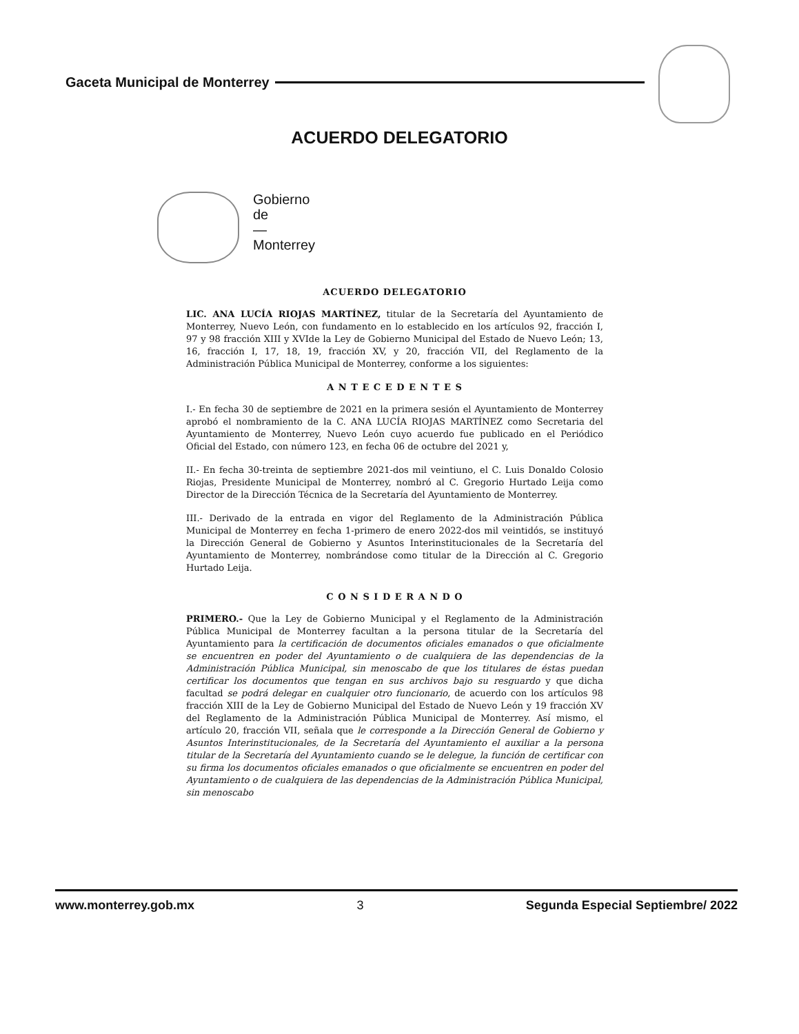Gaceta Municipal de Monterrey
ACUERDO DELEGATORIO
Gobierno
de
—
Monterrey
ACUERDO DELEGATORIO
LIC. ANA LUCÍA RIOJAS MARTÍNEZ, titular de la Secretaría del Ayuntamiento de Monterrey, Nuevo León, con fundamento en lo establecido en los artículos 92, fracción I, 97 y 98 fracción XIII y XVIde la Ley de Gobierno Municipal del Estado de Nuevo León; 13, 16, fracción I, 17, 18, 19, fracción XV, y 20, fracción VII, del Reglamento de la Administración Pública Municipal de Monterrey, conforme a los siguientes:
A N T E C E D E N T E S
I.- En fecha 30 de septiembre de 2021 en la primera sesión el Ayuntamiento de Monterrey aprobó el nombramiento de la C. ANA LUCÍA RIOJAS MARTÍNEZ como Secretaria del Ayuntamiento de Monterrey, Nuevo León cuyo acuerdo fue publicado en el Periódico Oficial del Estado, con número 123, en fecha 06 de octubre del 2021 y,
II.- En fecha 30-treinta de septiembre 2021-dos mil veintiuno, el C. Luis Donaldo Colosio Riojas, Presidente Municipal de Monterrey, nombró al C. Gregorio Hurtado Leija como Director de la Dirección Técnica de la Secretaría del Ayuntamiento de Monterrey.
III.- Derivado de la entrada en vigor del Reglamento de la Administración Pública Municipal de Monterrey en fecha 1-primero de enero 2022-dos mil veintidós, se instituyó la Dirección General de Gobierno y Asuntos Interinstitucionales de la Secretaría del Ayuntamiento de Monterrey, nombrándose como titular de la Dirección al C. Gregorio Hurtado Leija.
C O N S I D E R A N D O
PRIMERO.- Que la Ley de Gobierno Municipal y el Reglamento de la Administración Pública Municipal de Monterrey facultan a la persona titular de la Secretaría del Ayuntamiento para la certificación de documentos oficiales emanados o que oficialmente se encuentren en poder del Ayuntamiento o de cualquiera de las dependencias de la Administración Pública Municipal, sin menoscabo de que los titulares de éstas puedan certificar los documentos que tengan en sus archivos bajo su resguardo y que dicha facultad se podrá delegar en cualquier otro funcionario, de acuerdo con los artículos 98 fracción XIII de la Ley de Gobierno Municipal del Estado de Nuevo León y 19 fracción XV del Reglamento de la Administración Pública Municipal de Monterrey. Así mismo, el artículo 20, fracción VII, señala que le corresponde a la Dirección General de Gobierno y Asuntos Interinstitucionales, de la Secretaría del Ayuntamiento el auxiliar a la persona titular de la Secretaría del Ayuntamiento cuando se le delegue, la función de certificar con su firma los documentos oficiales emanados o que oficialmente se encuentren en poder del Ayuntamiento o de cualquiera de las dependencias de la Administración Pública Municipal, sin menoscabo
www.monterrey.gob.mx 3 Segunda Especial Septiembre/ 2022